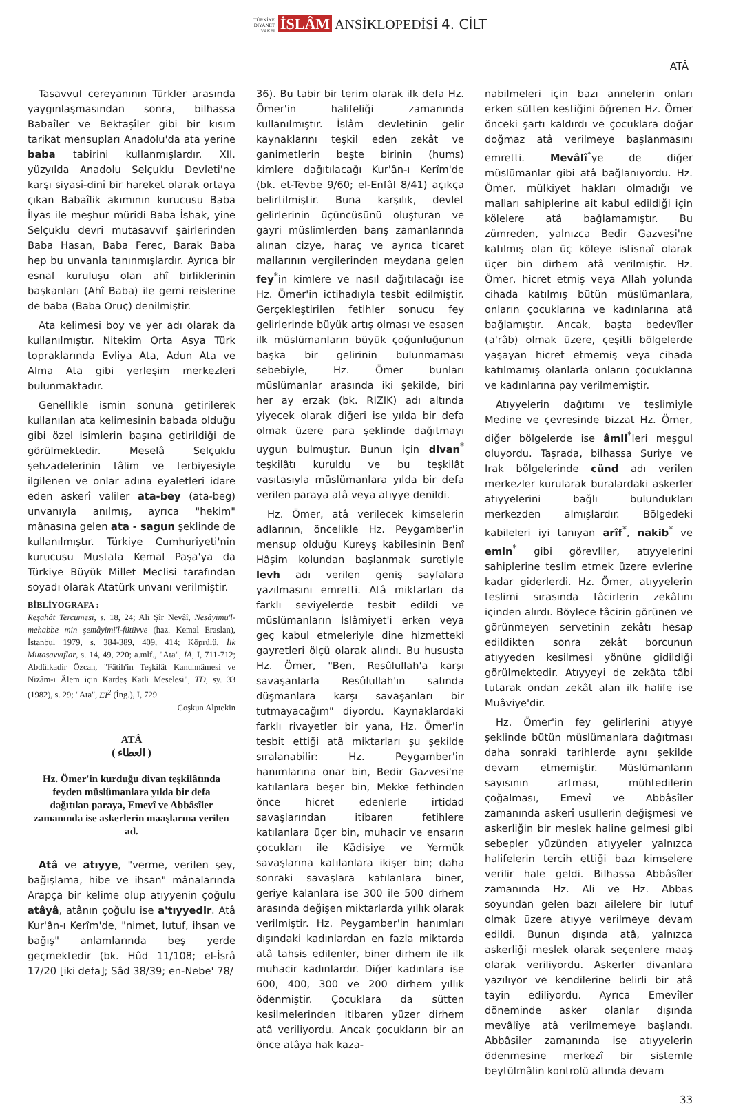TÜRKİYE DİYANET VAKFI İSLÂM ANSİKLOPEDİSİ 4. CİLT
ATÂ
Tasavvuf cereyanının Türkler arasında yaygınlaşmasından sonra, bilhassa Babaîler ve Bektaşîler gibi bir kısım tarikat mensupları Anadolu'da ata yerine baba tabirini kullanmışlardır. XII. yüzyılda Anadolu Selçuklu Devleti'ne karşı siyasî-dinî bir hareket olarak ortaya çıkan Babaîlik akımının kurucusu Baba İlyas ile meşhur müridi Baba İshak, yine Selçuklu devri mutasavvıf şairlerinden Baba Hasan, Baba Ferec, Barak Baba hep bu unvanla tanınmışlardır. Ayrıca bir esnaf kuruluşu olan ahî birliklerinin başkanları (Ahî Baba) ile gemi reislerine de baba (Baba Oruç) denilmiştir.
Ata kelimesi boy ve yer adı olarak da kullanılmıştır. Nitekim Orta Asya Türk topraklarında Evliya Ata, Adun Ata ve Alma Ata gibi yerleşim merkezleri bulunmaktadır.
Genellikle ismin sonuna getirilerek kullanılan ata kelimesinin babada olduğu gibi özel isimlerin başına getirildiği de görülmektedir. Meselâ Selçuklu şehzadelerinin tâlim ve terbiyesiyle ilgilenen ve onlar adına eyaletleri idare eden askerî valiler ata-bey (ata-beg) unvanıyla anılmış, ayrıca "hekim" mânasına gelen ata - sagun şeklinde de kullanılmıştır. Türkiye Cumhuriyeti'nin kurucusu Mustafa Kemal Paşa'ya da Türkiye Büyük Millet Meclisi tarafından soyadı olarak Atatürk unvanı verilmiştir.
BİBLİYOGRAFA :
Reşahât Tercümesi, s. 18, 24; Ali Şîr Nevâî, Nesâyimü'l-mehabbe min şemâyimi'l-fütüvve (haz. Kemal Eraslan), İstanbul 1979, s. 384-389, 409, 414; Köprülü, İlk Mutasavvıflar, s. 14, 49, 220; a.mlf., "Ata", İA, I, 711-712; Abdülkadir Özcan, "Fâtih'in Teşkilât Kanunnâmesi ve Nizâm-ı Âlem için Kardeş Katli Meselesi", TD, sy. 33 (1982), s. 29; "Ata", EI<sup>2</sup> (İng.), I, 729.
Coşkun Alptekin
ATÂ
( العطاء )
Hz. Ömer'in kurduğu divan teşkilâtında feyden müslümanlara yılda bir defa dağıtılan paraya, Emevî ve Abbâsîler zamanında ise askerlerin maaşlarına verilen ad.
Atâ ve atıyye, "verme, verilen şey, bağışlama, hibe ve ihsan" mânalarında Arapça bir kelime olup atıyyenin çoğulu atâyâ, atânın çoğulu ise a'tıyyedir. Atâ Kur'ân-ı Kerîm'de, "nimet, lutuf, ihsan ve bağış" anlamlarında beş yerde geçmektedir (bk. Hûd 11/108; el-İsrâ 17/20 [iki defa]; Sâd 38/39; en-Nebe' 78/
36). Bu tabir bir terim olarak ilk defa Hz. Ömer'in halifeliği zamanında kullanılmıştır. İslâm devletinin gelir kaynaklarını teşkil eden zekât ve ganimetlerin beşte birinin (hums) kimlere dağıtılacağı Kur'ân-ı Kerîm'de (bk. et-Tevbe 9/60; el-Enfâl 8/41) açıkça belirtilmiştir. Buna karşılık, devlet gelirlerinin üçüncüsünü oluşturan ve gayri müslimlerden barış zamanlarında alınan cizye, haraç ve ayrıca ticaret mallarının vergilerinden meydana gelen fey<sup>*</sup>in kimlere ve nasıl dağıtılacağı ise Hz. Ömer'in ictihadıyla tesbit edilmiştir. Gerçekleştirilen fetihler sonucu fey gelirlerinde büyük artış olması ve esasen ilk müslümanların büyük çoğunluğunun başka bir gelirinin bulunmaması sebebiyle, Hz. Ömer bunları müslümanlar arasında iki şekilde, biri her ay erzak (bk. RIZIK) adı altında yiyecek olarak diğeri ise yılda bir defa olmak üzere para şeklinde dağıtmayı uygun bulmuştur. Bunun için divan<sup>*</sup> teşkilâtı kuruldu ve bu teşkilât vasıtasıyla müslümanlara yılda bir defa verilen paraya atâ veya atıyye denildi.
Hz. Ömer, atâ verilecek kimselerin adlarının, öncelikle Hz. Peygamber'in mensup olduğu Kureyş kabilesinin Benî Hâşim kolundan başlanmak suretiyle levh adı verilen geniş sayfalara yazılmasını emretti. Atâ miktarları da farklı seviyelerde tesbit edildi ve müslümanların İslâmiyet'i erken veya geç kabul etmeleriyle dine hizmetteki gayretleri ölçü olarak alındı. Bu hususta Hz. Ömer, "Ben, Resûlullah'a karşı savaşanlarla Resûlullah'ın safında düşmanlara karşı savaşanları bir tutmayacağım" diyordu. Kaynaklardaki farklı rivayetler bir yana, Hz. Ömer'in tesbit ettiği atâ miktarları şu şekilde sıralanabilir: Hz. Peygamber'in hanımlarına onar bin, Bedir Gazvesi'ne katılanlara beşer bin, Mekke fethinden önce hicret edenlerle irtidad savaşlarından itibaren fetihlere katılanlara üçer bin, muhacir ve ensarın çocukları ile Kādisiye ve Yermük savaşlarına katılanlara ikişer bin; daha sonraki savaşlara katılanlara biner, geriye kalanlara ise 300 ile 500 dirhem arasında değişen miktarlarda yıllık olarak verilmiştir. Hz. Peygamber'in hanımları dışındaki kadınlardan en fazla miktarda atâ tahsis edilenler, biner dirhem ile ilk muhacir kadınlardır. Diğer kadınlara ise 600, 400, 300 ve 200 dirhem yıllık ödenmiştir. Çocuklara da sütten kesilmelerinden itibaren yüzer dirhem atâ veriliyordu. Ancak çocukların bir an önce atâya hak kaza-
nabilmeleri için bazı annelerin onları erken sütten kestiğini öğrenen Hz. Ömer önceki şartı kaldırdı ve çocuklara doğar doğmaz atâ verilmeye başlanmasını emretti. Mevâlî<sup>*</sup>ye de diğer müslümanlar gibi atâ bağlanıyordu. Hz. Ömer, mülkiyet hakları olmadığı ve malları sahiplerine ait kabul edildiği için kölelere atâ bağlamamıştır. Bu zümreden, yalnızca Bedir Gazvesi'ne katılmış olan üç köleye istisnaî olarak üçer bin dirhem atâ verilmiştir. Hz. Ömer, hicret etmiş veya Allah yolunda cihada katılmış bütün müslümanlara, onların çocuklarına ve kadınlarına atâ bağlamıştır. Ancak, başta bedevîler (a'râb) olmak üzere, çeşitli bölgelerde yaşayan hicret etmemiş veya cihada katılmamış olanlarla onların çocuklarına ve kadınlarına pay verilmemiştir.
Atıyyelerin dağıtımı ve teslimiyle Medine ve çevresinde bizzat Hz. Ömer, diğer bölgelerde ise âmil<sup>*</sup>leri meşgul oluyordu. Taşrada, bilhassa Suriye ve Irak bölgelerinde cünd adı verilen merkezler kurularak buralardaki askerler atıyyelerini bağlı bulundukları merkezden almışlardır. Bölgedeki kabileleri iyi tanıyan arîf<sup>*</sup>, nakib<sup>*</sup> ve emin<sup>*</sup> gibi görevliler, atıyyelerini sahiplerine teslim etmek üzere evlerine kadar giderlerdi. Hz. Ömer, atıyyelerin teslimi sırasında tâcirlerin zekâtını içinden alırdı. Böylece tâcirin görünen ve görünmeyen servetinin zekâtı hesap edildikten sonra zekât borcunun atıyyeden kesilmesi yönüne gidildiği görülmektedir. Atıyyeyi de zekâta tâbi tutarak ondan zekât alan ilk halife ise Muâviye'dir.
Hz. Ömer'in fey gelirlerini atıyye şeklinde bütün müslümanlara dağıtması daha sonraki tarihlerde aynı şekilde devam etmemiştir. Müslümanların sayısının artması, mühtedilerin çoğalması, Emevî ve Abbâsîler zamanında askerî usullerin değişmesi ve askerliğin bir meslek haline gelmesi gibi sebepler yüzünden atıyyeler yalnızca halifelerin tercih ettiği bazı kimselere verilir hale geldi. Bilhassa Abbâsîler zamanında Hz. Ali ve Hz. Abbas soyundan gelen bazı ailelere bir lutuf olmak üzere atıyye verilmeye devam edildi. Bunun dışında atâ, yalnızca askerliği meslek olarak seçenlere maaş olarak veriliyordu. Askerler divanlara yazılıyor ve kendilerine belirli bir atâ tayin ediliyordu. Ayrıca Emevîler döneminde asker olanlar dışında mevâlîye atâ verilmemeye başlandı. Abbâsîler zamanında ise atıyyelerin ödenmesine merkezî bir sistemle beytülmâlin kontrolü altında devam
33